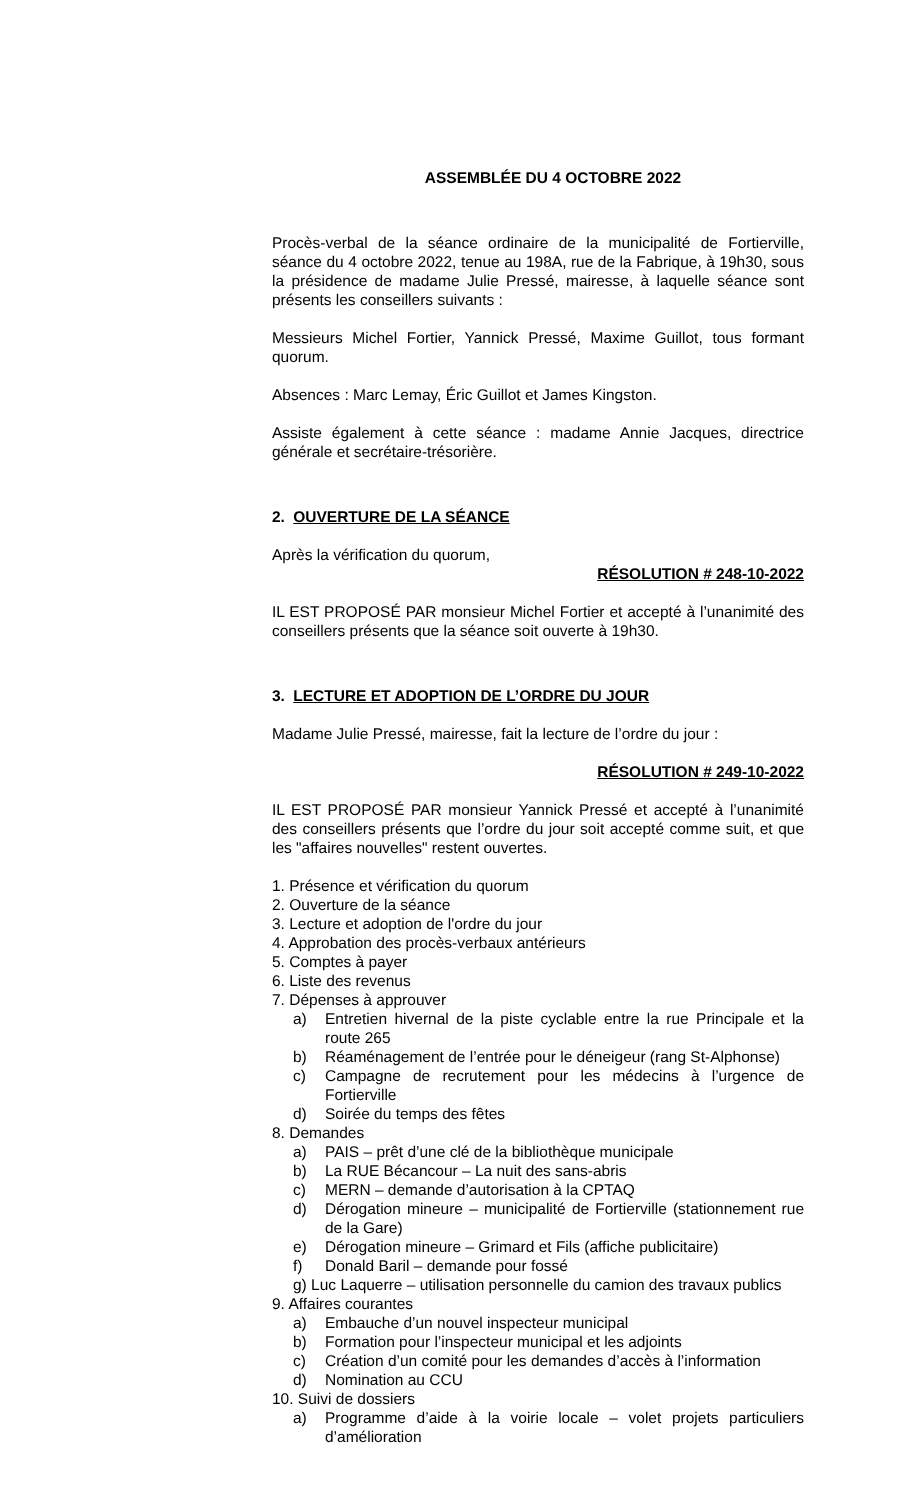ASSEMBLÉE DU 4 OCTOBRE 2022
Procès-verbal de la séance ordinaire de la municipalité de Fortierville, séance du 4 octobre 2022, tenue au 198A, rue de la Fabrique, à 19h30, sous la présidence de madame Julie Pressé, mairesse, à laquelle séance sont présents les conseillers suivants :
Messieurs Michel Fortier, Yannick Pressé, Maxime Guillot, tous formant quorum.
Absences : Marc Lemay, Éric Guillot et James Kingston.
Assiste également à cette séance : madame Annie Jacques, directrice générale et secrétaire-trésorière.
2. OUVERTURE DE LA SÉANCE
Après la vérification du quorum,
RÉSOLUTION # 248-10-2022
IL EST PROPOSÉ PAR monsieur Michel Fortier et accepté à l’unanimité des conseillers présents que la séance soit ouverte à 19h30.
3. LECTURE ET ADOPTION DE L’ORDRE DU JOUR
Madame Julie Pressé, mairesse, fait la lecture de l’ordre du jour :
RÉSOLUTION # 249-10-2022
IL EST PROPOSÉ PAR monsieur Yannick Pressé et accepté à l’unanimité des conseillers présents que l’ordre du jour soit accepté comme suit, et que les "affaires nouvelles" restent ouvertes.
1. Présence et vérification du quorum
2. Ouverture de la séance
3. Lecture et adoption de l'ordre du jour
4. Approbation des procès-verbaux antérieurs
5. Comptes à payer
6. Liste des revenus
7. Dépenses à approuver
a) Entretien hivernal de la piste cyclable entre la rue Principale et la route 265
b) Réaménagement de l’entrée pour le déneigeur (rang St-Alphonse)
c) Campagne de recrutement pour les médecins à l’urgence de Fortierville
d) Soirée du temps des fêtes
8. Demandes
a) PAIS – prêt d’une clé de la bibliothèque municipale
b) La RUE Bécancour – La nuit des sans-abris
c) MERN – demande d’autorisation à la CPTAQ
d) Dérogation mineure – municipalité de Fortierville (stationnement rue de la Gare)
e) Dérogation mineure – Grimard et Fils (affiche publicitaire)
f) Donald Baril – demande pour fossé
g) Luc Laquerre – utilisation personnelle du camion des travaux publics
9. Affaires courantes
a) Embauche d’un nouvel inspecteur municipal
b) Formation pour l’inspecteur municipal et les adjoints
c) Création d’un comité pour les demandes d’accès à l’information
d) Nomination au CCU
10. Suivi de dossiers
a) Programme d’aide à la voirie locale – volet projets particuliers d’amélioration